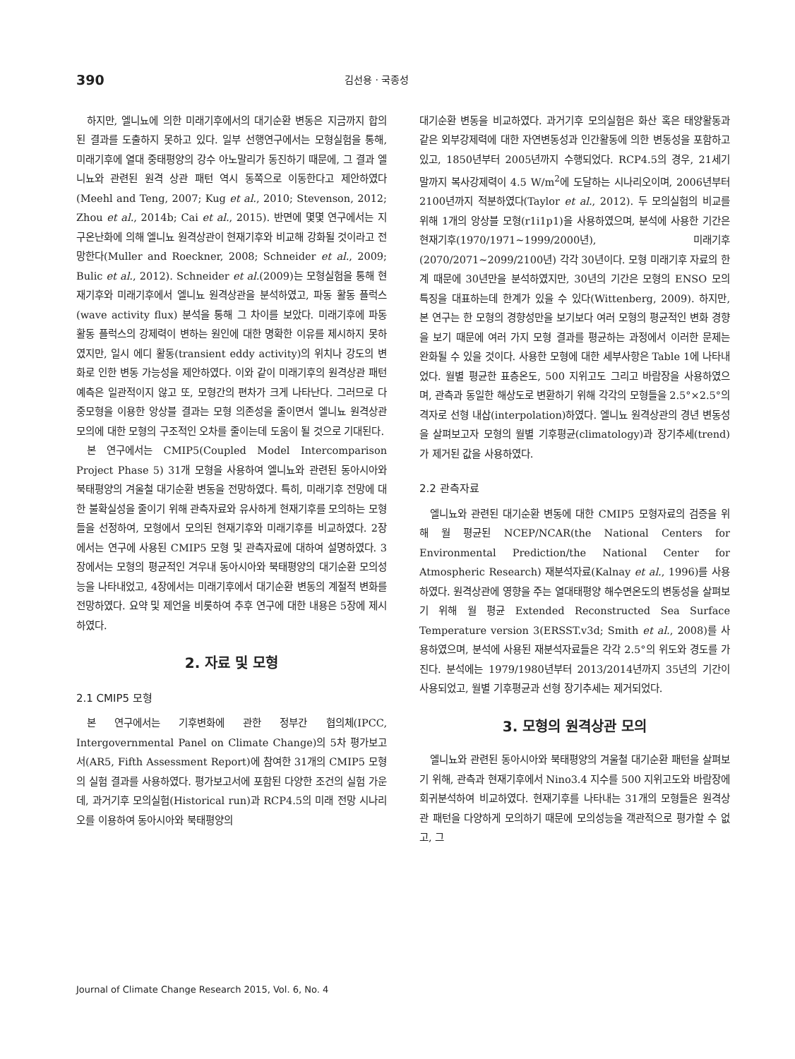390 김선용 · 국종성
하지만, 엘니뇨에 의한 미래기후에서의 대기순환 변동은 지금까지 합의된 결과를 도출하지 못하고 있다. 일부 선행연구에서는 모형실험을 통해, 미래기후에 열대 중태평양의 강수 아노말리가 동진하기 때문에, 그 결과 엘니뇨와 관련된 원격 상관 패턴 역시 동쪽으로 이동한다고 제안하였다(Meehl and Teng, 2007; Kug et al., 2010; Stevenson, 2012; Zhou et al., 2014b; Cai et al., 2015). 반면에 몇몇 연구에서는 지구온난화에 의해 엘니뇨 원격상관이 현재기후와 비교해 강화될 것이라고 전망한다(Muller and Roeckner, 2008; Schneider et al., 2009; Bulic et al., 2012). Schneider et al.(2009)는 모형실험을 통해 현재기후와 미래기후에서 엘니뇨 원격상관을 분석하였고, 파동 활동 플럭스(wave activity flux) 분석을 통해 그 차이를 보았다. 미래기후에 파동 활동 플럭스의 강제력이 변하는 원인에 대한 명확한 이유를 제시하지 못하였지만, 일시 에디 활동(transient eddy activity)의 위치나 강도의 변화로 인한 변동 가능성을 제안하였다. 이와 같이 미래기후의 원격상관 패턴 예측은 일관적이지 않고 또, 모형간의 편차가 크게 나타난다. 그러므로 다중모형을 이용한 앙상블 결과는 모형 의존성을 줄이면서 엘니뇨 원격상관 모의에 대한 모형의 구조적인 오차를 줄이는데 도움이 될 것으로 기대된다.
본 연구에서는 CMIP5(Coupled Model Intercomparison Project Phase 5) 31개 모형을 사용하여 엘니뇨와 관련된 동아시아와 북태평양의 겨울철 대기순환 변동을 전망하였다. 특히, 미래기후 전망에 대한 불확실성을 줄이기 위해 관측자료와 유사하게 현재기후를 모의하는 모형들을 선정하여, 모형에서 모의된 현재기후와 미래기후를 비교하였다. 2장에서는 연구에 사용된 CMIP5 모형 및 관측자료에 대하여 설명하였다. 3장에서는 모형의 평균적인 겨우내 동아시아와 북태평양의 대기순환 모의성능을 나타내었고, 4장에서는 미래기후에서 대기순환 변동의 계절적 변화를 전망하였다. 요약 및 제언을 비롯하여 추후 연구에 대한 내용은 5장에 제시하였다.
2. 자료 및 모형
2.1 CMIP5 모형
본 연구에서는 기후변화에 관한 정부간 협의체(IPCC, Intergovernmental Panel on Climate Change)의 5차 평가보고서(AR5, Fifth Assessment Report)에 참여한 31개의 CMIP5 모형의 실험 결과를 사용하였다. 평가보고서에 포함된 다양한 조건의 실험 가운데, 과거기후 모의실험(Historical run)과 RCP4.5의 미래 전망 시나리오를 이용하여 동아시아와 북태평양의
대기순환 변동을 비교하였다. 과거기후 모의실험은 화산 혹은 태양활동과 같은 외부강제력에 대한 자연변동성과 인간활동에 의한 변동성을 포함하고 있고, 1850년부터 2005년까지 수행되었다. RCP4.5의 경우, 21세기 말까지 복사강제력이 4.5 W/m<sup>2</sup>에 도달하는 시나리오이며, 2006년부터 2100년까지 적분하였다(Taylor et al., 2012). 두 모의실험의 비교를 위해 1개의 앙상블 모형(r1i1p1)을 사용하였으며, 분석에 사용한 기간은 현재기후(1970/1971∼1999/2000년), 미래기후(2070/2071∼2099/2100년) 각각 30년이다. 모형 미래기후 자료의 한계 때문에 30년만을 분석하였지만, 30년의 기간은 모형의 ENSO 모의 특징을 대표하는데 한계가 있을 수 있다(Wittenberg, 2009). 하지만, 본 연구는 한 모형의 경향성만을 보기보다 여러 모형의 평균적인 변화 경향을 보기 때문에 여러 가지 모형 결과를 평균하는 과정에서 이러한 문제는 완화될 수 있을 것이다. 사용한 모형에 대한 세부사항은 Table 1에 나타내었다. 월별 평균한 표층온도, 500 지위고도 그리고 바람장을 사용하였으며, 관측과 동일한 해상도로 변환하기 위해 각각의 모형들을 2.5°×2.5°의 격자로 선형 내삽(interpolation)하였다. 엘니뇨 원격상관의 경년 변동성을 살펴보고자 모형의 월별 기후평균(climatology)과 장기추세(trend)가 제거된 값을 사용하였다.
2.2 관측자료
엘니뇨와 관련된 대기순환 변동에 대한 CMIP5 모형자료의 검증을 위해 월 평균된 NCEP/NCAR(the National Centers for Environmental Prediction/the National Center for Atmospheric Research) 재분석자료(Kalnay et al., 1996)를 사용하였다. 원격상관에 영향을 주는 열대태평양 해수면온도의 변동성을 살펴보기 위해 월 평균 Extended Reconstructed Sea Surface Temperature version 3(ERSST.v3d; Smith et al., 2008)를 사용하였으며, 분석에 사용된 재분석자료들은 각각 2.5°의 위도와 경도를 가진다. 분석에는 1979/1980년부터 2013/2014년까지 35년의 기간이 사용되었고, 월별 기후평균과 선형 장기추세는 제거되었다.
3. 모형의 원격상관 모의
엘니뇨와 관련된 동아시아와 북태평양의 겨울철 대기순환 패턴을 살펴보기 위해, 관측과 현재기후에서 Nino3.4 지수를 500 지위고도와 바람장에 회귀분석하여 비교하였다. 현재기후를 나타내는 31개의 모형들은 원격상관 패턴을 다양하게 모의하기 때문에 모의성능을 객관적으로 평가할 수 없고, 그
Journal of Climate Change Research 2015, Vol. 6, No. 4